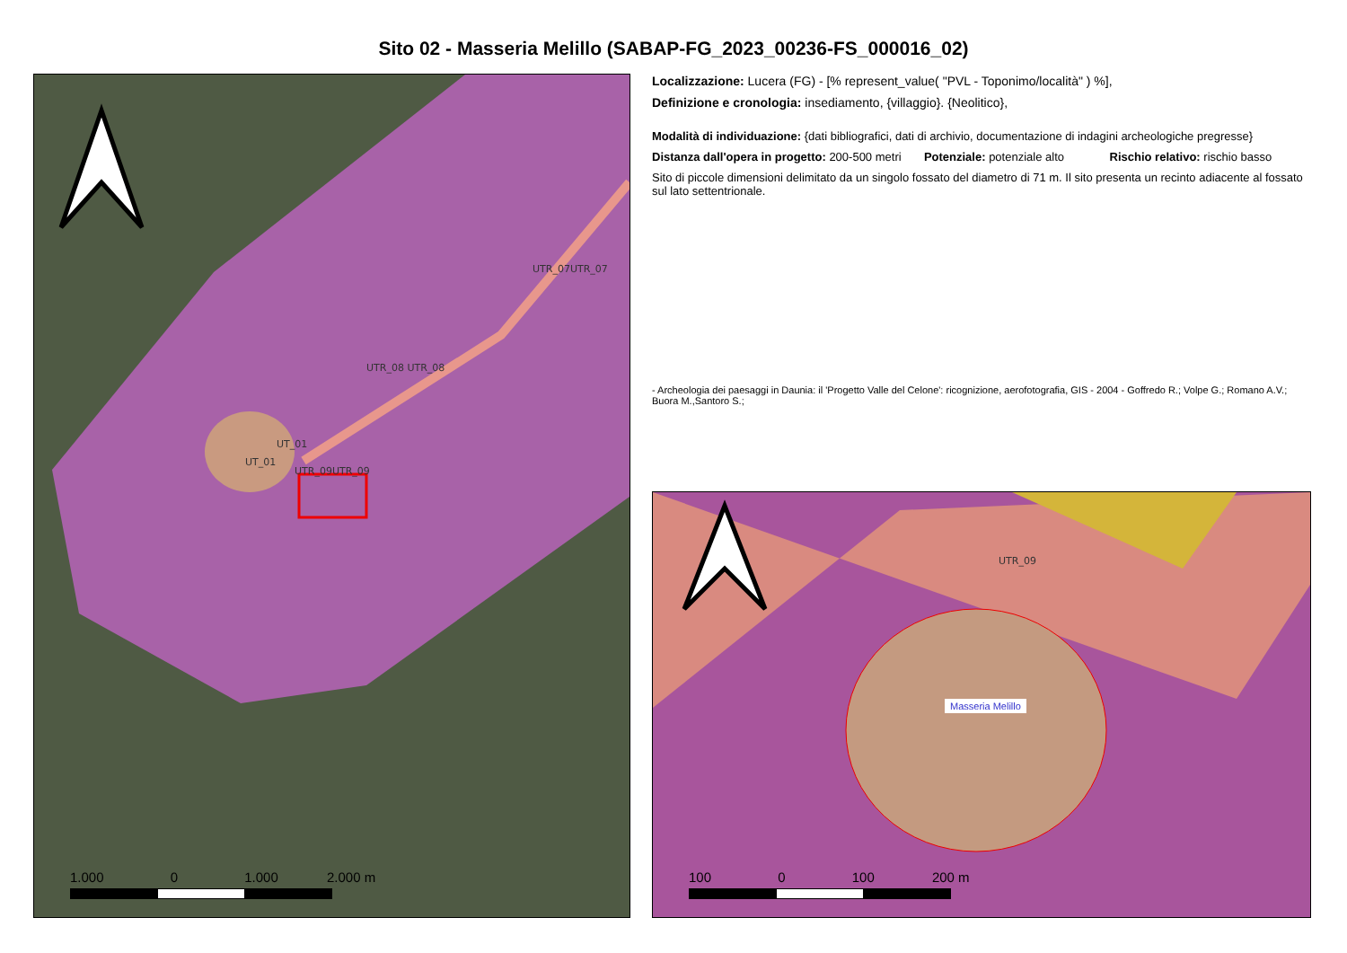Sito 02 - Masseria Melillo (SABAP-FG_2023_00236-FS_000016_02)
UTR_07UTR_07
UTR_08 UTR_08
UT_01
UT_01
UTR_09UTR_09
1.000 0 1.000 2.000 m
Localizzazione: Lucera (FG) - [% represent_value( "PVL - Toponimo/località" ) %],
Definizione e cronologia: insediamento, {villaggio}. {Neolitico},
Modalità di individuazione: {dati bibliografici, dati di archivio, documentazione di indagini archeologiche pregresse}
Distanza dall'opera in progetto: 200-500 metri Potenziale: potenziale alto Rischio relativo: rischio basso
Sito di piccole dimensioni delimitato da un singolo fossato del diametro di 71 m. Il sito presenta un recinto adiacente al fossato sul lato settentrionale.
- Archeologia dei paesaggi in Daunia: il 'Progetto Valle del Celone': ricognizione, aerofotografia, GIS - 2004 - Goffredo R.; Volpe G.; Romano A.V.; Buora M.,Santoro S.;
UTR_09
Masseria Melillo
100 0 100 200 m